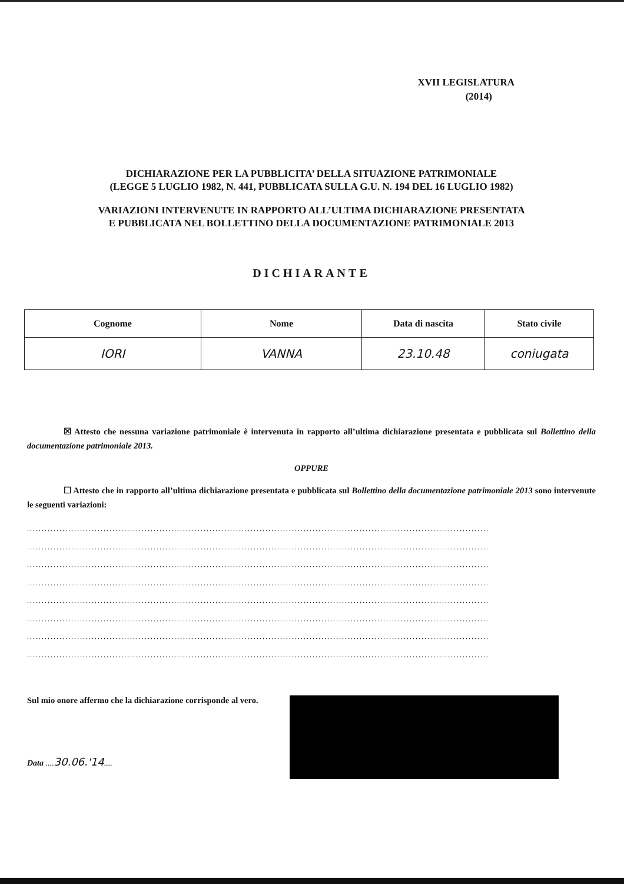XVII LEGISLATURA
(2014)
DICHIARAZIONE PER LA PUBBLICITA’ DELLA SITUAZIONE PATRIMONIALE
(LEGGE 5 LUGLIO 1982, N. 441, PUBBLICATA SULLA G.U. N. 194 DEL 16 LUGLIO 1982)
VARIAZIONI INTERVENUTE IN RAPPORTO ALL’ULTIMA DICHIARAZIONE PRESENTATA
E PUBBLICATA NEL BOLLETTINO DELLA DOCUMENTAZIONE PATRIMONIALE 2013
DICHIARANTE
| Cognome | Nome | Data di nascita | Stato civile |
| --- | --- | --- | --- |
| IORI | VANNA | 23.10.48 | coniugata |
☒ Attesto che nessuna variazione patrimoniale è intervenuta in rapporto all’ultima dichiarazione presentata e pubblicata sul Bollettino della documentazione patrimoniale 2013.
OPPURE
☐ Attesto che in rapporto all’ultima dichiarazione presentata e pubblicata sul Bollettino della documentazione patrimoniale 2013 sono intervenute le seguenti variazioni:
.............................................................................................................................................................
.............................................................................................................................................................
.............................................................................................................................................................
.............................................................................................................................................................
.............................................................................................................................................................
.............................................................................................................................................................
.............................................................................................................................................................
.............................................................................................................................................................
Sul mio onore affermo che la dichiarazione corrisponde al vero.
Data ....30.06.'14....